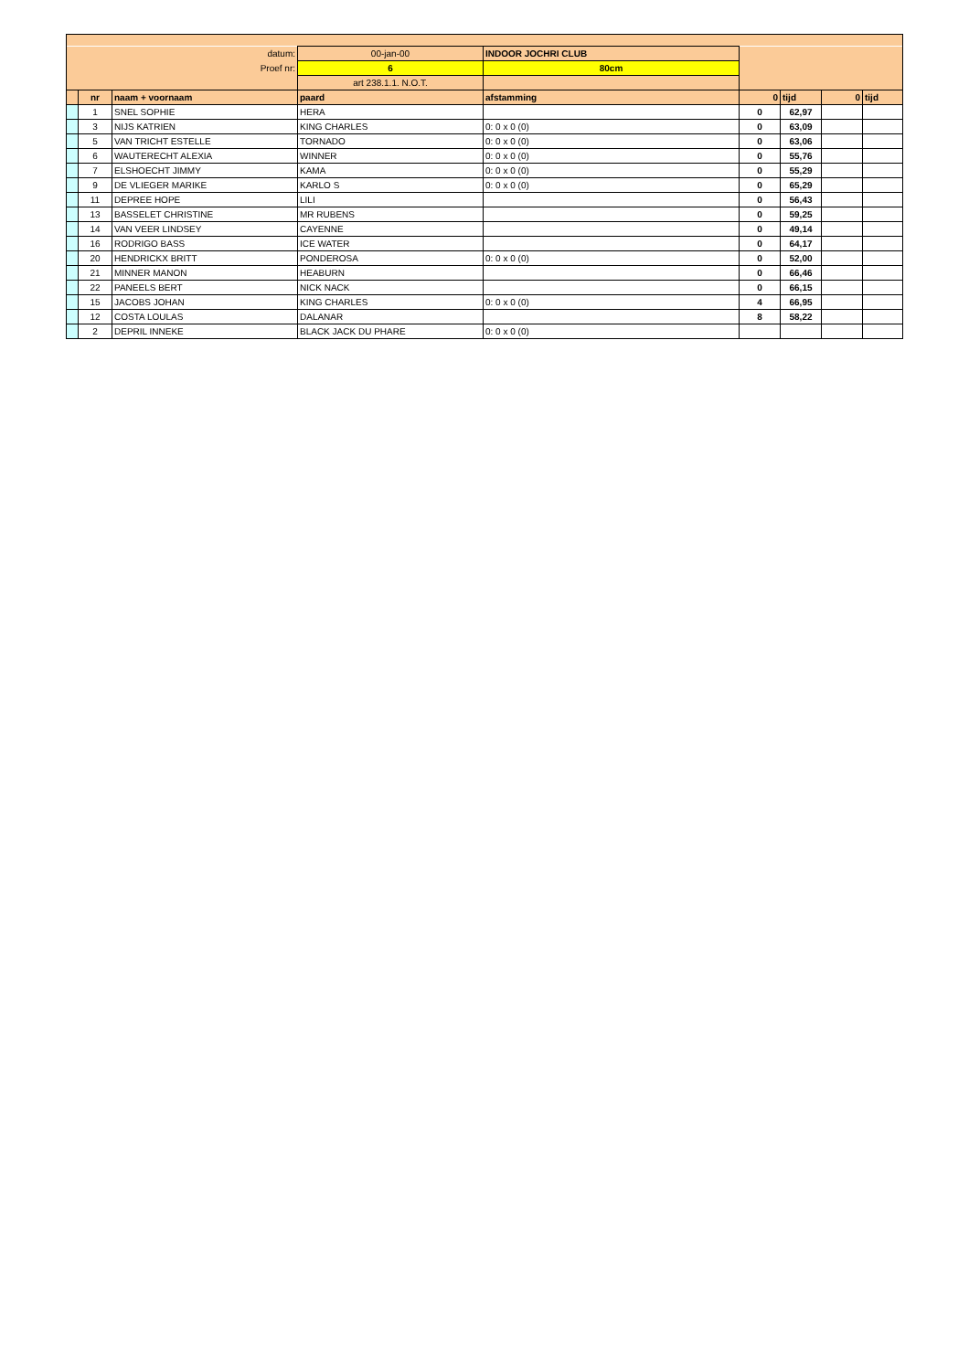| datum: | | | 00-jan-00 | INDOOR JOCHRI CLUB | | | | |
| Proef nr: | | | 6 | 80cm | | | | |
| | | | art 238.1.1. N.O.T. | | | | | |
| | nr | naam + voornaam | paard | afstamming | 0 | tijd | 0 | tijd |
| | 1 | SNEL SOPHIE | HERA | | 0 | 62,97 | | |
| | 3 | NIJS KATRIEN | KING CHARLES | 0: 0 x 0 (0) | 0 | 63,09 | | |
| | 5 | VAN TRICHT ESTELLE | TORNADO | 0: 0 x 0 (0) | 0 | 63,06 | | |
| | 6 | WAUTERECHT ALEXIA | WINNER | 0: 0 x 0 (0) | 0 | 55,76 | | |
| | 7 | ELSHOECHT JIMMY | KAMA | 0: 0 x 0 (0) | 0 | 55,29 | | |
| | 9 | DE VLIEGER MARIKE | KARLO S | 0: 0 x 0 (0) | 0 | 65,29 | | |
| | 11 | DEPREE HOPE | LILI | | 0 | 56,43 | | |
| | 13 | BASSELET CHRISTINE | MR RUBENS | | 0 | 59,25 | | |
| | 14 | VAN VEER LINDSEY | CAYENNE | | 0 | 49,14 | | |
| | 16 | RODRIGO BASS | ICE WATER | | 0 | 64,17 | | |
| | 20 | HENDRICKX BRITT | PONDEROSA | 0: 0 x 0 (0) | 0 | 52,00 | | |
| | 21 | MINNER MANON | HEABURN | | 0 | 66,46 | | |
| | 22 | PANEELS BERT | NICK NACK | | 0 | 66,15 | | |
| | 15 | JACOBS JOHAN | KING CHARLES | 0: 0 x 0 (0) | 4 | 66,95 | | |
| | 12 | COSTA LOULAS | DALANAR | | 8 | 58,22 | | |
| | 2 | DEPRIL INNEKE | BLACK JACK DU PHARE | 0: 0 x 0 (0) | | | | |